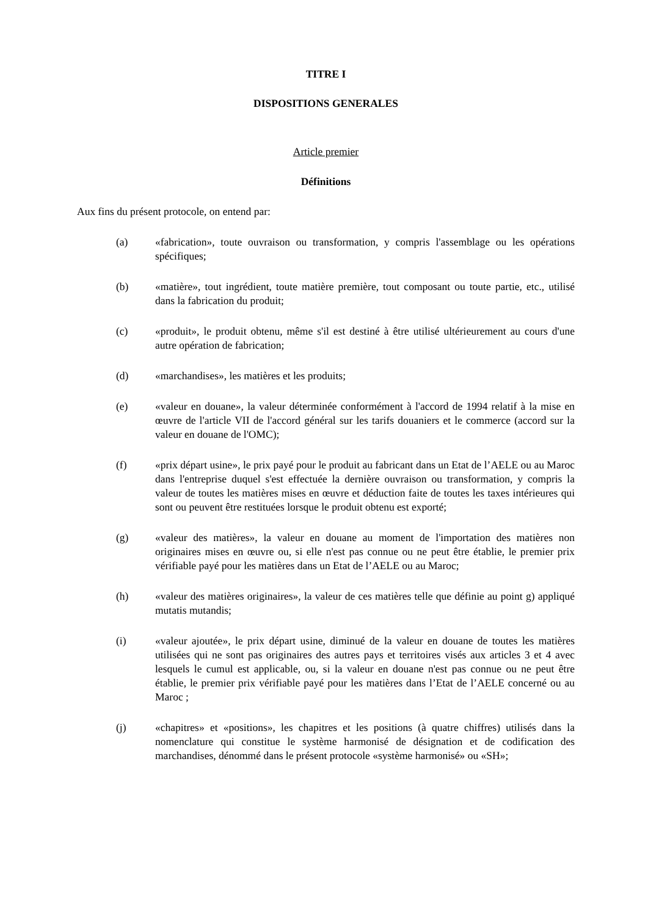TITRE I
DISPOSITIONS GENERALES
Article premier
Définitions
Aux fins du présent protocole, on entend par:
(a) «fabrication», toute ouvraison ou transformation, y compris l'assemblage ou les opérations spécifiques;
(b) «matière», tout ingrédient, toute matière première, tout composant ou toute partie, etc., utilisé dans la fabrication du produit;
(c) «produit», le produit obtenu, même s'il est destiné à être utilisé ultérieurement au cours d'une autre opération de fabrication;
(d) «marchandises», les matières et les produits;
(e) «valeur en douane», la valeur déterminée conformément à l'accord de 1994 relatif à la mise en œuvre de l'article VII de l'accord général sur les tarifs douaniers et le commerce (accord sur la valeur en douane de l'OMC);
(f) «prix départ usine», le prix payé pour le produit au fabricant dans un Etat de l’AELE ou au Maroc dans l'entreprise duquel s'est effectuée la dernière ouvraison ou transformation, y compris la valeur de toutes les matières mises en œuvre et déduction faite de toutes les taxes intérieures qui sont ou peuvent être restituées lorsque le produit obtenu est exporté;
(g) «valeur des matières», la valeur en douane au moment de l'importation des matières non originaires mises en œuvre ou, si elle n'est pas connue ou ne peut être établie, le premier prix vérifiable payé pour les matières dans un Etat de l’AELE ou au Maroc;
(h) «valeur des matières originaires», la valeur de ces matières telle que définie au point g) appliqué mutatis mutandis;
(i) «valeur ajoutée», le prix départ usine, diminué de la valeur en douane de toutes les matières utilisées qui ne sont pas originaires des autres pays et territoires visés aux articles 3 et 4 avec lesquels le cumul est applicable, ou, si la valeur en douane n'est pas connue ou ne peut être établie, le premier prix vérifiable payé pour les matières dans l’Etat de l’AELE concerné ou au Maroc ;
(j) «chapitres» et «positions», les chapitres et les positions (à quatre chiffres) utilisés dans la nomenclature qui constitue le système harmonisé de désignation et de codification des marchandises, dénommé dans le présent protocole «système harmonisé» ou «SH»;